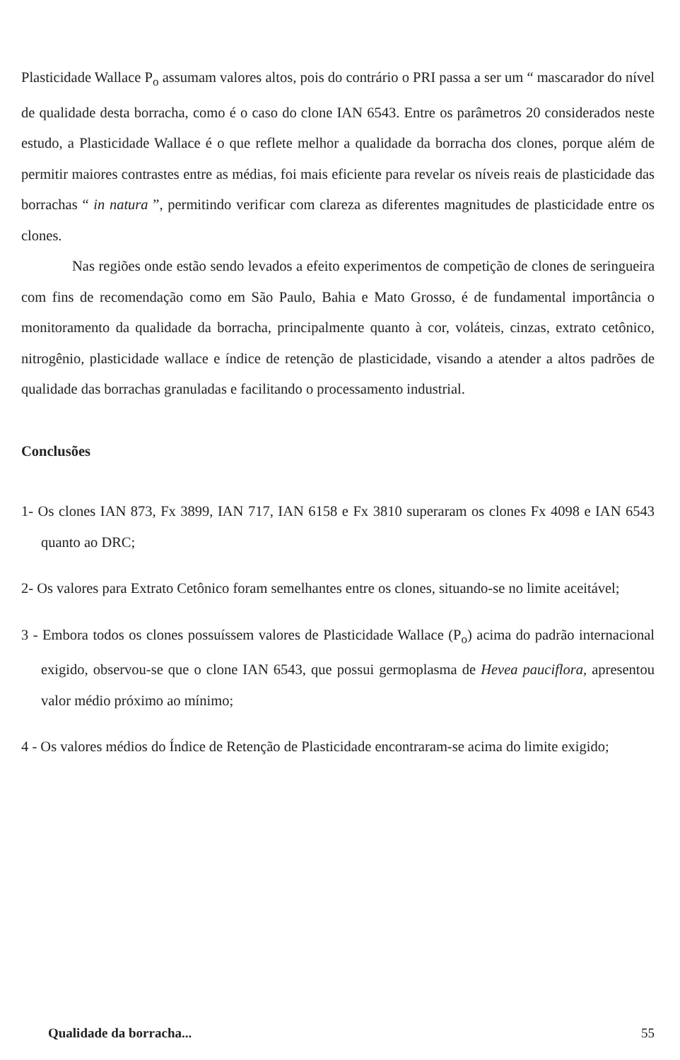Plasticidade Wallace P<sub>o</sub> assumam valores altos, pois do contrário o PRI passa a ser um “ mascarador do nível de qualidade desta borracha, como é o caso do clone IAN 6543. Entre os parâmetros 20 considerados neste estudo, a Plasticidade Wallace é o que reflete melhor a qualidade da borracha dos clones, porque além de permitir maiores contrastes entre as médias, foi mais eficiente para revelar os níveis reais de plasticidade das borrachas “ in natura ”, permitindo verificar com clareza as diferentes magnitudes de plasticidade entre os clones.
Nas regiões onde estão sendo levados a efeito experimentos de competição de clones de seringueira com fins de recomendação como em São Paulo, Bahia e Mato Grosso, é de fundamental importância o monitoramento da qualidade da borracha, principalmente quanto à cor, voláteis, cinzas, extrato cetônico, nitrogênio, plasticidade wallace e índice de retenção de plasticidade, visando a atender a altos padrões de qualidade das borrachas granuladas e facilitando o processamento industrial.
Conclusões
1- Os clones IAN 873, Fx 3899, IAN 717, IAN 6158 e Fx 3810 superaram os clones Fx 4098 e IAN 6543 quanto ao DRC;
2- Os valores para Extrato Cetônico foram semelhantes entre os clones, situando-se no limite aceitável;
3 - Embora todos os clones possuíssem valores de Plasticidade Wallace (P<sub>o</sub>) acima do padrão internacional exigido, observou-se que o clone IAN 6543, que possui germoplasma de Hevea pauciflora, apresentou valor médio próximo ao mínimo;
4 - Os valores médios do Índice de Retenção de Plasticidade encontraram-se acima do limite exigido;
Qualidade da borracha... 55